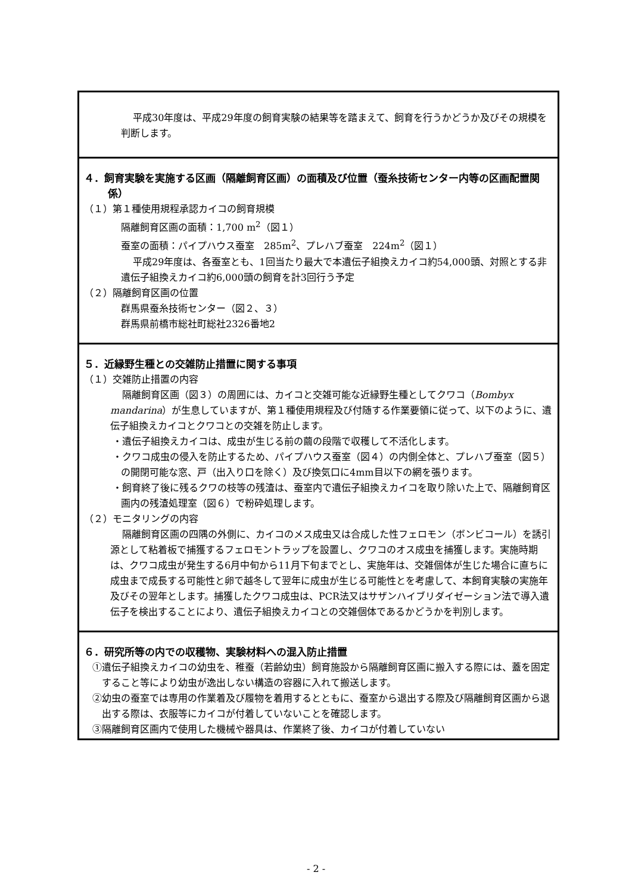平成30年度は、平成29年度の飼育実験の結果等を踏まえて、飼育を行うかどうか及びその規模を判断します。
４．飼育実験を実施する区画（隔離飼育区画）の面積及び位置（蚕糸技術センター内等の区画配置関係）
（１）第１種使用規程承認カイコの飼育規模
隔離飼育区画の面積：1,700 m<sup>2</sup>（図１）
蚕室の面積：パイプハウス蚕室　285m<sup>2</sup>、プレハブ蚕室　224m<sup>2</sup>（図１）
平成29年度は、各蚕室とも、1回当たり最大で本遺伝子組換えカイコ約54,000頭、対照とする非遺伝子組換えカイコ約6,000頭の飼育を計3回行う予定
（２）隔離飼育区画の位置
群馬県蚕糸技術センター（図２、３）
群馬県前橋市総社町総社2326番地2
５．近縁野生種との交雑防止措置に関する事項
（１）交雑防止措置の内容
隔離飼育区画（図３）の周囲には、カイコと交雑可能な近縁野生種としてクワコ（Bombyx mandarina）が生息していますが、第１種使用規程及び付随する作業要領に従って、以下のように、遺伝子組換えカイコとクワコとの交雑を防止します。
・遺伝子組換えカイコは、成虫が生じる前の繭の段階で収穫して不活化します。
・クワコ成虫の侵入を防止するため、パイプハウス蚕室（図４）の内側全体と、プレハブ蚕室（図５）の開閉可能な窓、戸（出入り口を除く）及び換気口に4mm目以下の網を張ります。
・飼育終了後に残るクワの枝等の残渣は、蚕室内で遺伝子組換えカイコを取り除いた上で、隔離飼育区画内の残渣処理室（図６）で粉砕処理します。
（２）モニタリングの内容
隔離飼育区画の四隅の外側に、カイコのメス成虫又は合成した性フェロモン（ボンビコール）を誘引源として粘着板で捕獲するフェロモントラップを設置し、クワコのオス成虫を捕獲します。実施時期は、クワコ成虫が発生する6月中旬から11月下旬までとし、実施年は、交雑個体が生じた場合に直ちに成虫まで成長する可能性と卵で越冬して翌年に成虫が生じる可能性とを考慮して、本飼育実験の実施年及びその翌年とします。捕獲したクワコ成虫は、PCR法又はサザンハイブリダイゼーション法で導入遺伝子を検出することにより、遺伝子組換えカイコとの交雑個体であるかどうかを判別します。
６．研究所等の内での収穫物、実験材料への混入防止措置
①遺伝子組換えカイコの幼虫を、稚蚕（若齢幼虫）飼育施設から隔離飼育区画に搬入する際には、蓋を固定すること等により幼虫が逸出しない構造の容器に入れて搬送します。
②幼虫の蚕室では専用の作業着及び履物を着用するとともに、蚕室から退出する際及び隔離飼育区画から退出する際は、衣服等にカイコが付着していないことを確認します。
③隔離飼育区画内で使用した機械や器具は、作業終了後、カイコが付着していない
- 2 -